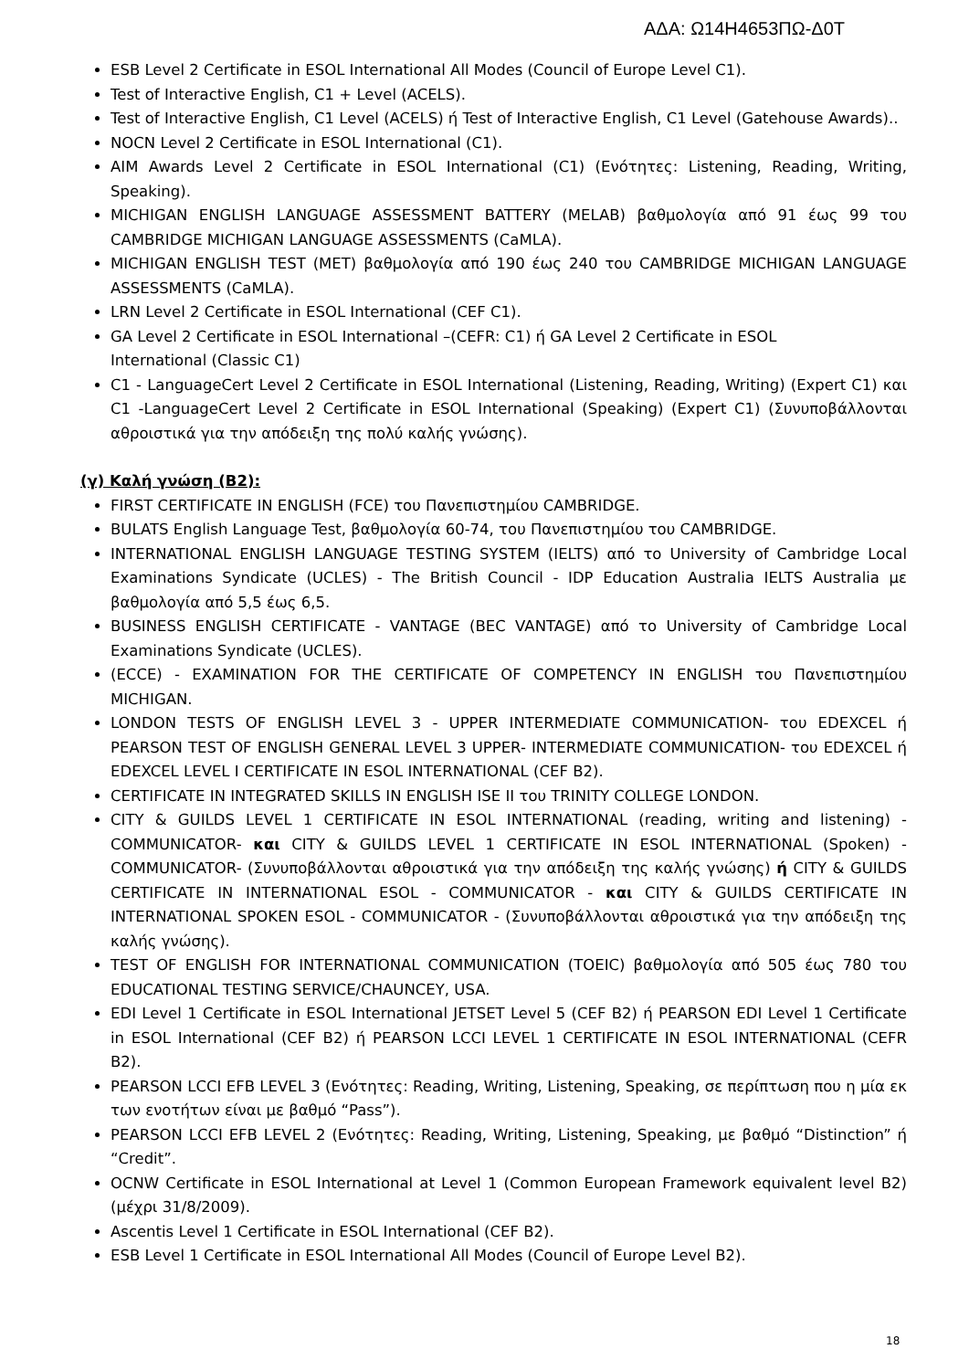ΑΔΑ: Ω14Η4653ΠΩ-Δ0Τ
ESB Level 2 Certificate in ESOL International All Modes (Council of Europe Level C1).
Test of Interactive English, C1 + Level (ACELS).
Test of Interactive English, C1 Level (ACELS) ή Test of Interactive English, C1 Level (Gatehouse Awards)..
NOCN Level 2 Certificate in ESOL International (C1).
AIM Awards Level 2 Certificate in ESOL International (C1) (Ενότητες: Listening, Reading, Writing, Speaking).
MICHIGAN ENGLISH LANGUAGE ASSESSMENT BATTERY (MELAB) βαθμολογία από 91 έως 99 του CAMBRIDGE MICHIGAN LANGUAGE ASSESSMENTS (CaMLA).
MICHIGAN ENGLISH TEST (MET) βαθμολογία από 190 έως 240 του CAMBRIDGE MICHIGAN LANGUAGE ASSESSMENTS (CaMLA).
LRN Level 2 Certificate in ESOL International (CEF C1).
GA Level 2 Certificate in ESOL International –(CEFR: C1) ή GA Level 2 Certificate in ESOL
International (Classic C1)
C1 - LanguageCert Level 2 Certificate in ESOL International (Listening, Reading, Writing) (Expert C1) και C1 -LanguageCert Level 2 Certificate in ESOL International (Speaking) (Expert C1) (Συνυποβάλλονται αθροιστικά για την απόδειξη της πολύ καλής γνώσης).
(γ) Καλή γνώση (Β2):
FIRST CERTIFICATE IN ENGLISH (FCE) του Πανεπιστημίου CAMBRIDGE.
BULATS English Language Test, βαθμολογία 60-74, του Πανεπιστημίου του CAMBRIDGE.
INTERNATIONAL ENGLISH LANGUAGE TESTING SYSTEM (IELTS) από το University of Cambridge Local Examinations Syndicate (UCLES) - The British Council - IDP Education Australia IELTS Australia με βαθμολογία από 5,5 έως 6,5.
BUSINESS ENGLISH CERTIFICATE - VANTAGE (BEC VANTAGE) από το University of Cambridge Local Examinations Syndicate (UCLES).
(ECCE) - EXAMINATION FOR THE CERTIFICATE OF COMPETENCY IN ENGLISH του Πανεπιστημίου MICHIGAN.
LONDON TESTS OF ENGLISH LEVEL 3 - UPPER INTERMEDIATE COMMUNICATION- του EDEXCEL ή PEARSON TEST OF ENGLISH GENERAL LEVEL 3 UPPER- INTERMEDIATE COMMUNICATION- του EDEXCEL ή EDEXCEL LEVEL I CERTIFICATE IN ESOL INTERNATIONAL (CEF B2).
CERTIFICATE IN INTEGRATED SKILLS IN ENGLISH ISE II του TRINITY COLLEGE LONDON.
CITY & GUILDS LEVEL 1 CERTIFICATE IN ESOL INTERNATIONAL (reading, writing and listening) - COMMUNICATOR- και CITY & GUILDS LEVEL 1 CERTIFICATE IN ESOL INTERNATIONAL (Spoken) - COMMUNICATOR- (Συνυποβάλλονται αθροιστικά για την απόδειξη της καλής γνώσης) ή CITY & GUILDS CERTIFICATE IN INTERNATIONAL ESOL - COMMUNICATOR - και CITY & GUILDS CERTIFICATE IN INTERNATIONAL SPOKEN ESOL - COMMUNICATOR - (Συνυποβάλλονται αθροιστικά για την απόδειξη της καλής γνώσης).
TEST OF ENGLISH FOR INTERNATIONAL COMMUNICATION (TOEIC) βαθμολογία από 505 έως 780 του EDUCATIONAL TESTING SERVICE/CHAUNCEY, USA.
EDI Level 1 Certificate in ESOL International JETSET Level 5 (CEF B2) ή PEARSON EDI Level 1 Certificate in ESOL International (CEF B2) ή PEARSON LCCI LEVEL 1 CERTIFICATE IN ESOL INTERNATIONAL (CEFR B2).
PEARSON LCCI EFB LEVEL 3 (Ενότητες: Reading, Writing, Listening, Speaking, σε περίπτωση που η μία εκ των ενοτήτων είναι με βαθμό “Pass”).
PEARSON LCCI EFB LEVEL 2 (Ενότητες: Reading, Writing, Listening, Speaking, με βαθμό “Distinction” ή “Credit”.
OCNW Certificate in ESOL International at Level 1 (Common European Framework equivalent level B2) (μέχρι 31/8/2009).
Ascentis Level 1 Certificate in ESOL International (CEF B2).
ESB Level 1 Certificate in ESOL International All Modes (Council of Europe Level B2).
18